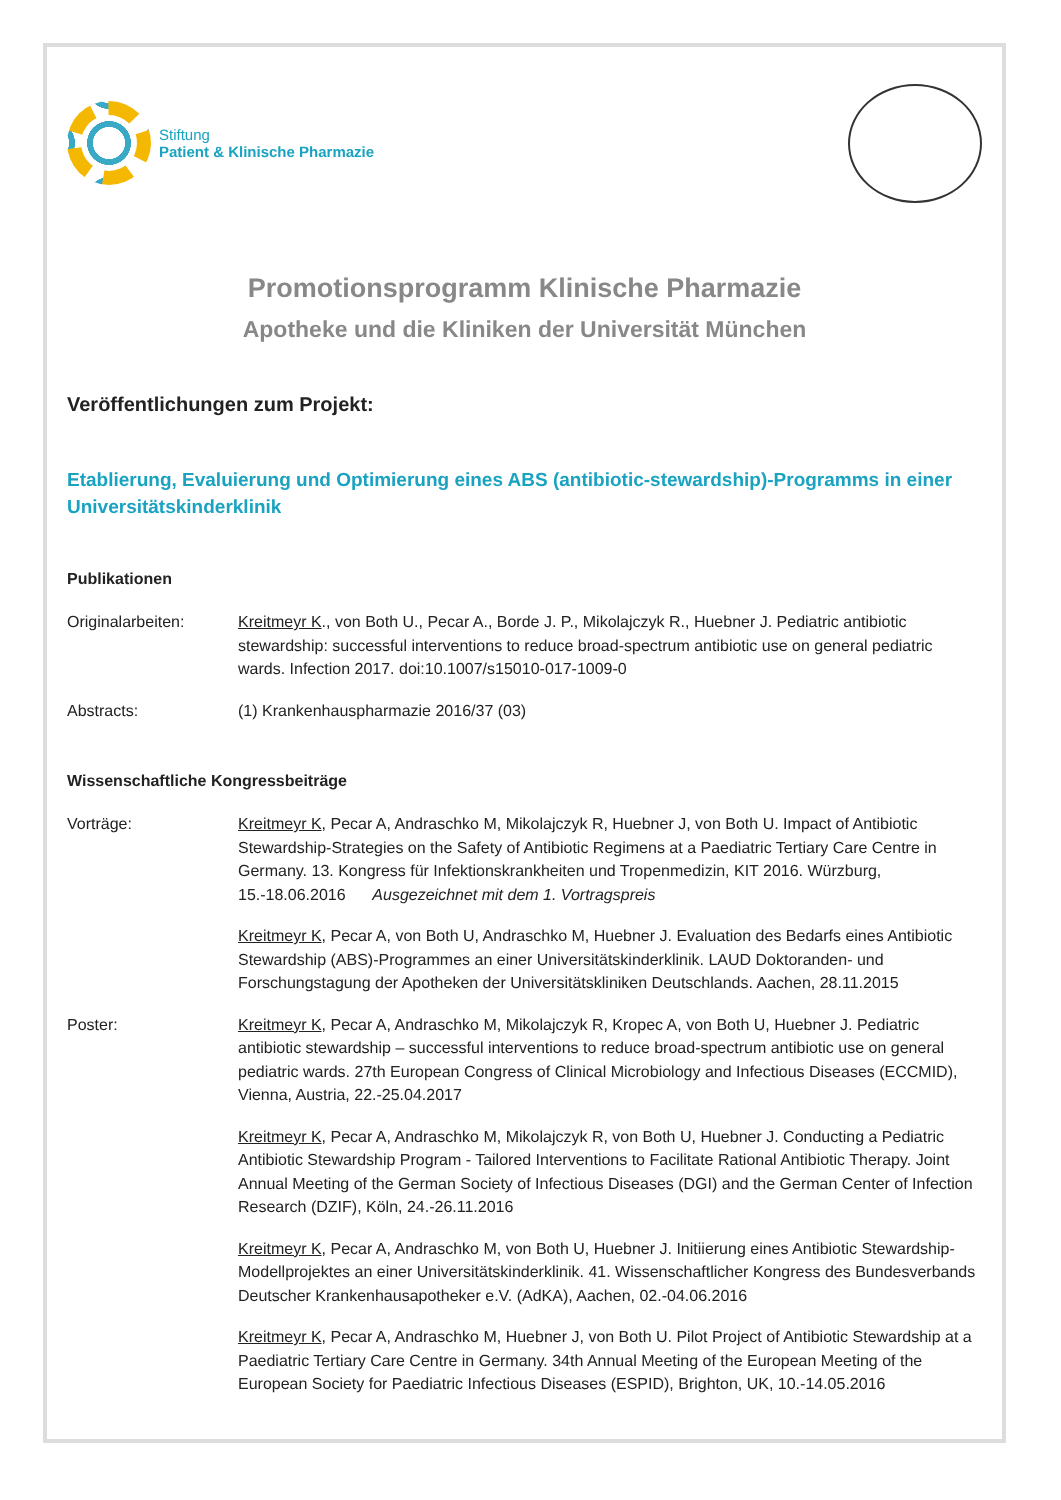Stiftung
Patient & Klinische Pharmazie
Promotionsprogramm Klinische Pharmazie
Apotheke und die Kliniken der Universität München
Veröffentlichungen zum Projekt:
Etablierung, Evaluierung und Optimierung eines ABS (antibiotic-stewardship)-Programms in einer Universitätskinderklinik
Publikationen
Originalarbeiten: Kreitmeyr K., von Both U., Pecar A., Borde J. P., Mikolajczyk R., Huebner J. Pediatric antibiotic stewardship: successful interventions to reduce broad-spectrum antibiotic use on general pediatric wards. Infection 2017. doi:10.1007/s15010-017-1009-0
Abstracts: (1) Krankenhauspharmazie 2016/37 (03)
Wissenschaftliche Kongressbeiträge
Vorträge: Kreitmeyr K, Pecar A, Andraschko M, Mikolajczyk R, Huebner J, von Both U. Impact of Antibiotic Stewardship-Strategies on the Safety of Antibiotic Regimens at a Paediatric Tertiary Care Centre in Germany. 13. Kongress für Infektionskrankheiten und Tropenmedizin, KIT 2016. Würzburg, 15.-18.06.2016 Ausgezeichnet mit dem 1. Vortragspreis
Kreitmeyr K, Pecar A, von Both U, Andraschko M, Huebner J. Evaluation des Bedarfs eines Antibiotic Stewardship (ABS)-Programmes an einer Universitätskinderklinik. LAUD Doktoranden- und Forschungstagung der Apotheken der Universitätskliniken Deutschlands. Aachen, 28.11.2015
Poster: Kreitmeyr K, Pecar A, Andraschko M, Mikolajczyk R, Kropec A, von Both U, Huebner J. Pediatric antibiotic stewardship – successful interventions to reduce broad-spectrum antibiotic use on general pediatric wards. 27th European Congress of Clinical Microbiology and Infectious Diseases (ECCMID), Vienna, Austria, 22.-25.04.2017
Kreitmeyr K, Pecar A, Andraschko M, Mikolajczyk R, von Both U, Huebner J. Conducting a Pediatric Antibiotic Stewardship Program - Tailored Interventions to Facilitate Rational Antibiotic Therapy. Joint Annual Meeting of the German Society of Infectious Diseases (DGI) and the German Center of Infection Research (DZIF), Köln, 24.-26.11.2016
Kreitmeyr K, Pecar A, Andraschko M, von Both U, Huebner J. Initiierung eines Antibiotic Stewardship-Modellprojektes an einer Universitätskinderklinik. 41. Wissenschaftlicher Kongress des Bundesverbands Deutscher Krankenhausapotheker e.V. (AdKA), Aachen, 02.-04.06.2016
Kreitmeyr K, Pecar A, Andraschko M, Huebner J, von Both U. Pilot Project of Antibiotic Stewardship at a Paediatric Tertiary Care Centre in Germany. 34th Annual Meeting of the European Meeting of the European Society for Paediatric Infectious Diseases (ESPID), Brighton, UK, 10.-14.05.2016